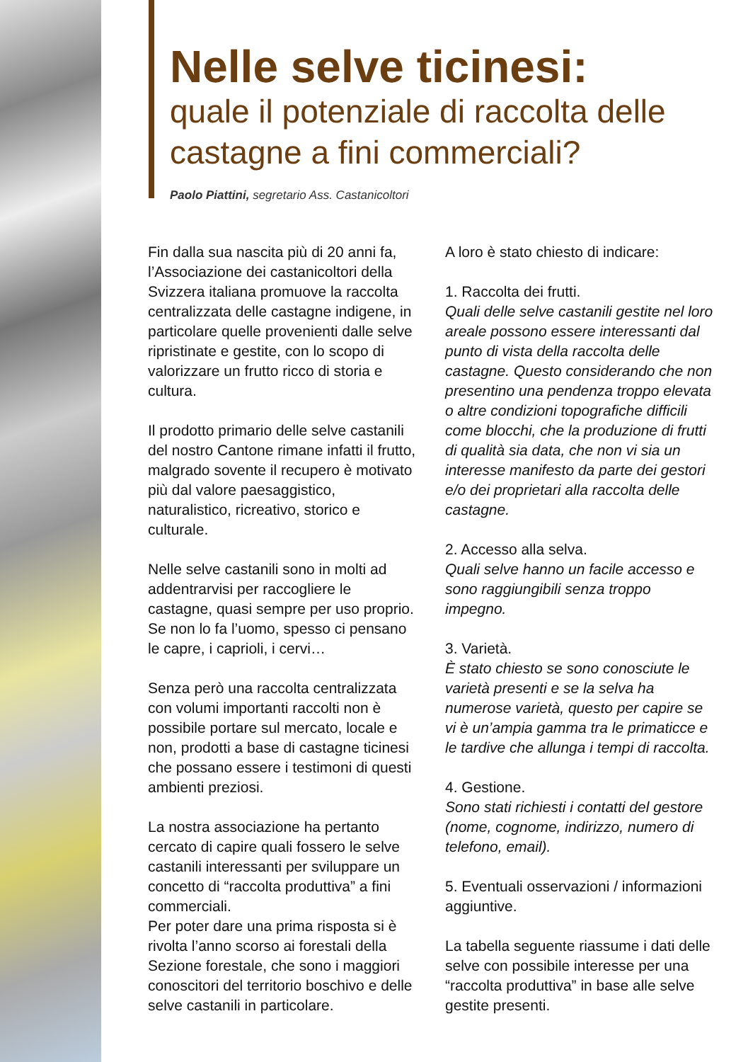Nelle selve ticinesi:
quale il potenziale di raccolta delle castagne a fini commerciali?
Paolo Piattini, segretario Ass. Castanicoltori
Fin dalla sua nascita più di 20 anni fa, l’Associazione dei castanicoltori della Svizzera italiana promuove la raccolta centralizzata delle castagne indigene, in particolare quelle provenienti dalle selve ripristinate e gestite, con lo scopo di valorizzare un frutto ricco di storia e cultura.
Il prodotto primario delle selve castanili del nostro Cantone rimane infatti il frutto, malgrado sovente il recupero è motivato più dal valore paesaggistico, naturalistico, ricreativo, storico e culturale.
Nelle selve castanili sono in molti ad addentrarvisi per raccogliere le castagne, quasi sempre per uso proprio. Se non lo fa l’uomo, spesso ci pensano le capre, i caprioli, i cervi…
Senza però una raccolta centralizzata con volumi importanti raccolti non è possibile portare sul mercato, locale e non, prodotti a base di castagne ticinesi che possano essere i testimoni di questi ambienti preziosi.
La nostra associazione ha pertanto cercato di capire quali fossero le selve castanili interessanti per sviluppare un concetto di “raccolta produttiva” a fini commerciali.
Per poter dare una prima risposta si è rivolta l’anno scorso ai forestali della Sezione forestale, che sono i maggiori conoscitori del territorio boschivo e delle selve castanili in particolare.
A loro è stato chiesto di indicare:
1. Raccolta dei frutti.
Quali delle selve castanili gestite nel loro areale possono essere interessanti dal punto di vista della raccolta delle castagne. Questo considerando che non presentino una pendenza troppo elevata o altre condizioni topografiche difficili come blocchi, che la produzione di frutti di qualità sia data, che non vi sia un interesse manifesto da parte dei gestori e/o dei proprietari alla raccolta delle castagne.
2. Accesso alla selva.
Quali selve hanno un facile accesso e sono raggiungibili senza troppo impegno.
3. Varietà.
È stato chiesto se sono conosciute le varietà presenti e se la selva ha numerose varietà, questo per capire se vi è un’ampia gamma tra le primaticce e le tardive che allunga i tempi di raccolta.
4. Gestione.
Sono stati richiesti i contatti del gestore (nome, cognome, indirizzo, numero di telefono, email).
5. Eventuali osservazioni / informazioni aggiuntive.
La tabella seguente riassume i dati delle selve con possibile interesse per una “raccolta produttiva” in base alle selve gestite presenti.